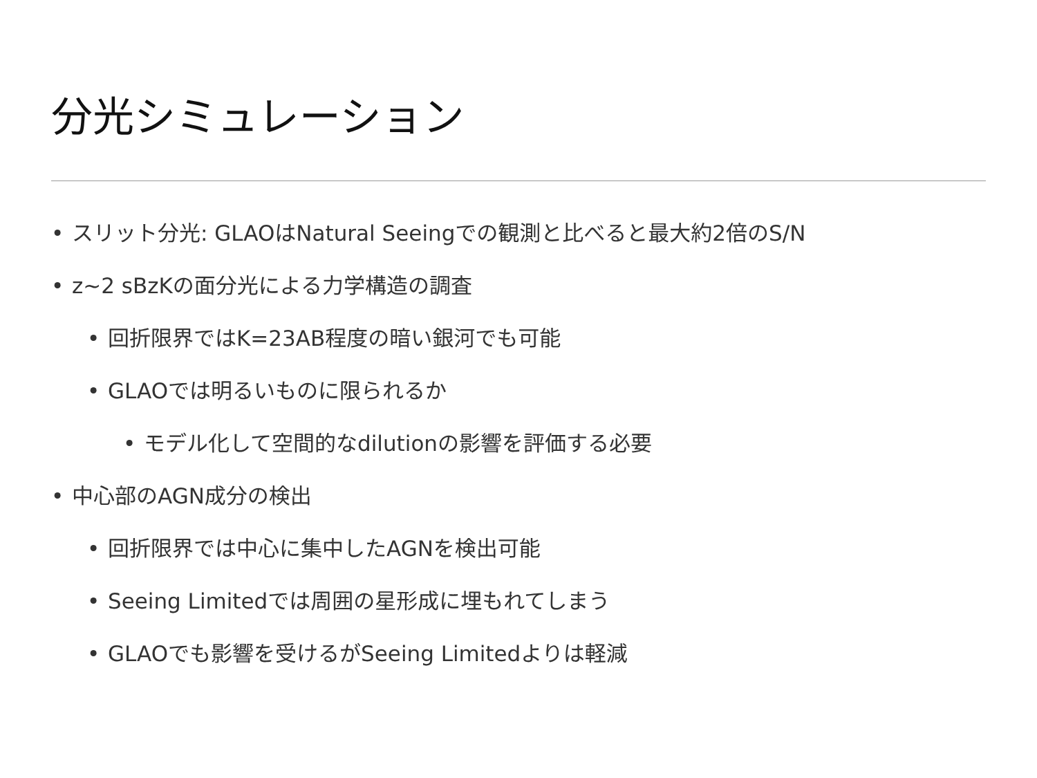分光シミュレーション
• スリット分光: GLAOはNatural Seeingでの観測と比べると最大約2倍のS/N
• z~2 sBzKの面分光による力学構造の調査
• 回折限界ではK=23AB程度の暗い銀河でも可能
• GLAOでは明るいものに限られるか
• モデル化して空間的なdilutionの影響を評価する必要
• 中心部のAGN成分の検出
• 回折限界では中心に集中したAGNを検出可能
• Seeing Limitedでは周囲の星形成に埋もれてしまう
• GLAOでも影響を受けるがSeeing Limitedよりは軽減